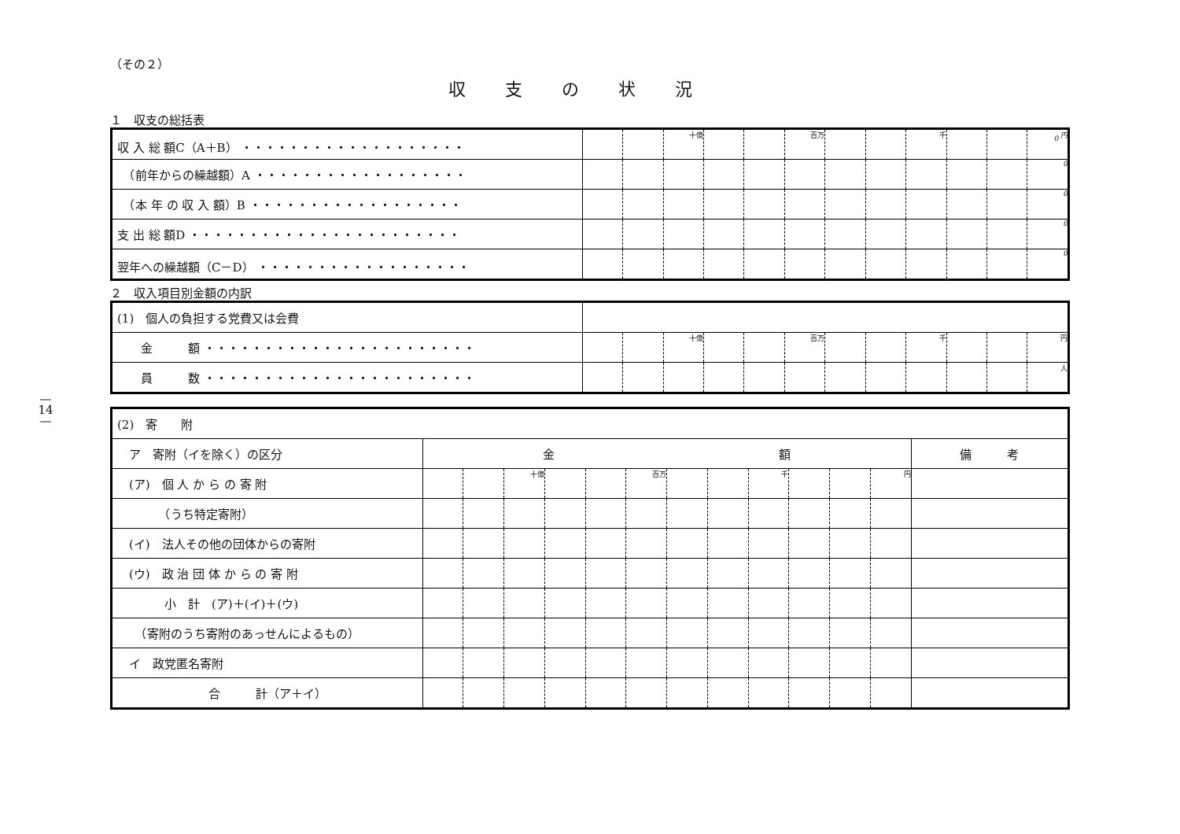—
14
—
（その２）
収支の状況
１　収支の総括表
| 収 入 総 額C（A＋B） ・・・・・・・・・・・・・・・・・・・ | | | 十億 | | | 百万 | | | 千 | | | 0 <sup>円</sup> |
| （前年からの繰越額）A ・・・・・・・・・・・・・・・・・・ | | | | | | | | | | | | 0 |
| （本 年 の 収 入 額）B ・・・・・・・・・・・・・・・・・・ | | | | | | | | | | | | 0 |
| 支 出 総 額D ・・・・・・・・・・・・・・・・・・・・・・・ | | | | | | | | | | | | 0 |
| 翌年への繰越額（C－D） ・・・・・・・・・・・・・・・・・・ | | | | | | | | | | | | 0 |
２　収入項目別金額の内訳
| (1) 個人の負担する党費又は会費 | | | | | | | | | | | | |
| 金 額 ・・・・・・・・・・・・・・・・・・・・・・・ | | | 十億 | | | 百万 | | | 千 | | | 円 |
| 員 数 ・・・・・・・・・・・・・・・・・・・・・・・ | | | | | | | | | | | | 人 |
| (2) 寄 附 | | | | | | | | | | | | | |
| ア 寄附（イを除く）の区分 | 金 額 | | | | | | | | | | | | 備 考 |
| (ア) 個 人 か ら の 寄 附 | | | 十億 | | | 百万 | | | 千 | | | 円 | |
| （うち特定寄附） | | | | | | | | | | | | | |
| (イ) 法人その他の団体からの寄附 | | | | | | | | | | | | | |
| (ウ) 政 治 団 体 か ら の 寄 附 | | | | | | | | | | | | | |
| 小 計 (ア)＋(イ)＋(ウ) | | | | | | | | | | | | | |
| （寄附のうち寄附のあっせんによるもの） | | | | | | | | | | | | | |
| イ 政党匿名寄附 | | | | | | | | | | | | | |
| 合 計（ア＋イ） | | | | | | | | | | | | | |